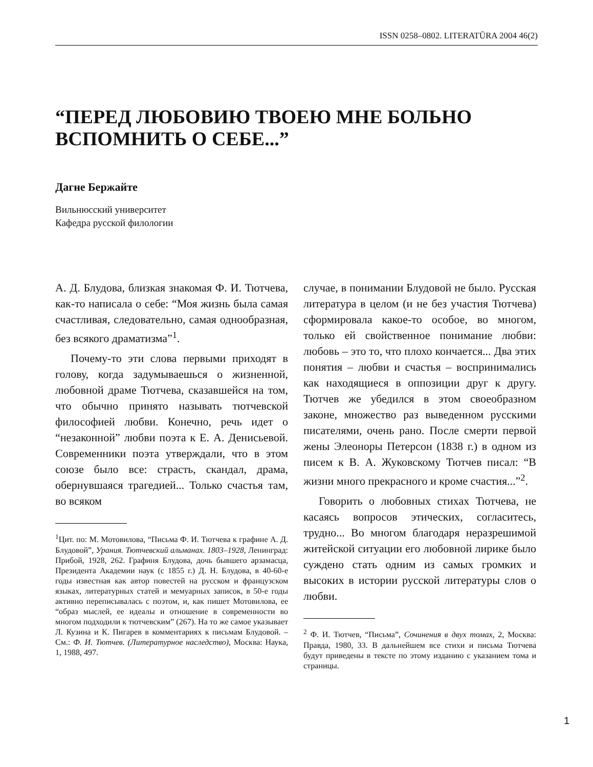ISSN 0258–0802. LITERATŪRA 2004 46(2)
“ПЕРЕД ЛЮБОВИЮ ТВОЕЮ МНЕ БОЛЬНО
ВСПОМНИТЬ О СЕБЕ...”
Дагне Бержайте
Вильнюсский университет
Кафедра русской филологии
А. Д. Блудова, близкая знакомая Ф. И. Тютчева, как-то написала о себе: “Моя жизнь была самая счастливая, следовательно, самая однообразная, без всякого драматизма”<sup>1</sup>.
Почему-то эти слова первыми приходят в голову, когда задумываешься о жизненной, любовной драме Тютчева, сказавшейся на том, что обычно принято называть тютчевской философией любви. Конечно, речь идет о “незаконной” любви поэта к Е. А. Денисьевой. Современники поэта утверждали, что в этом союзе было все: страсть, скандал, драма, обернувшаяся трагедией... Только счастья там, во всяком
<sup>1</sup> Цит. по: М. Мотовилова, “Письма Ф. И. Тютчева к графине А. Д. Блудовой”, Урания. Тютчевский альманах. 1803–1928, Ленинград: Прибой, 1928, 262. Графиня Блудова, дочь бывшего арзамасца, Президента Академии наук (с 1855 г.) Д. Н. Блудова, в 40-60-е годы известная как автор повестей на русском и французском языках, литературных статей и мемуарных записок, в 50-е годы активно переписывалась с поэтом, и, как пишет Мотовилова, ее “образ мыслей, ее идеалы и отношение в современности во многом подходили к тютчевским” (267). На то же самое указывает Л. Кузина и К. Пигарев в комментариях к письмам Блудовой. – См.: Ф. И. Тютчев. (Литературное наследство), Москва: Наука, 1, 1988, 497.
случае, в понимании Блудовой не было. Русская литература в целом (и не без участия Тютчева) сформировала какое-то особое, во многом, только ей свойственное понимание любви: любовь – это то, что плохо кончается... Два этих понятия – любви и счастья – воспринимались как находящиеся в оппозиции друг к другу. Тютчев же убедился в этом своеобразном законе, множество раз выведенном русскими писателями, очень рано. После смерти первой жены Элеоноры Петерсон (1838 г.) в одном из писем к В. А. Жуковскому Тютчев писал: “В жизни много прекрасного и кроме счастия...”<sup>2</sup>.
Говорить о любовных стихах Тютчева, не касаясь вопросов этических, согласитесь, трудно... Во многом благодаря неразрешимой житейской ситуации его любовной лирике было суждено стать одним из самых громких и высоких в истории русской литературы слов о любви.
<sup>2</sup> Ф. И. Тютчев, “Письма”, Сочинения в двух томах, 2, Москва: Правда, 1980, 33. В дальнейшем все стихи и письма Тютчева будут приведены в тексте по этому изданию с указанием тома и страницы.
1